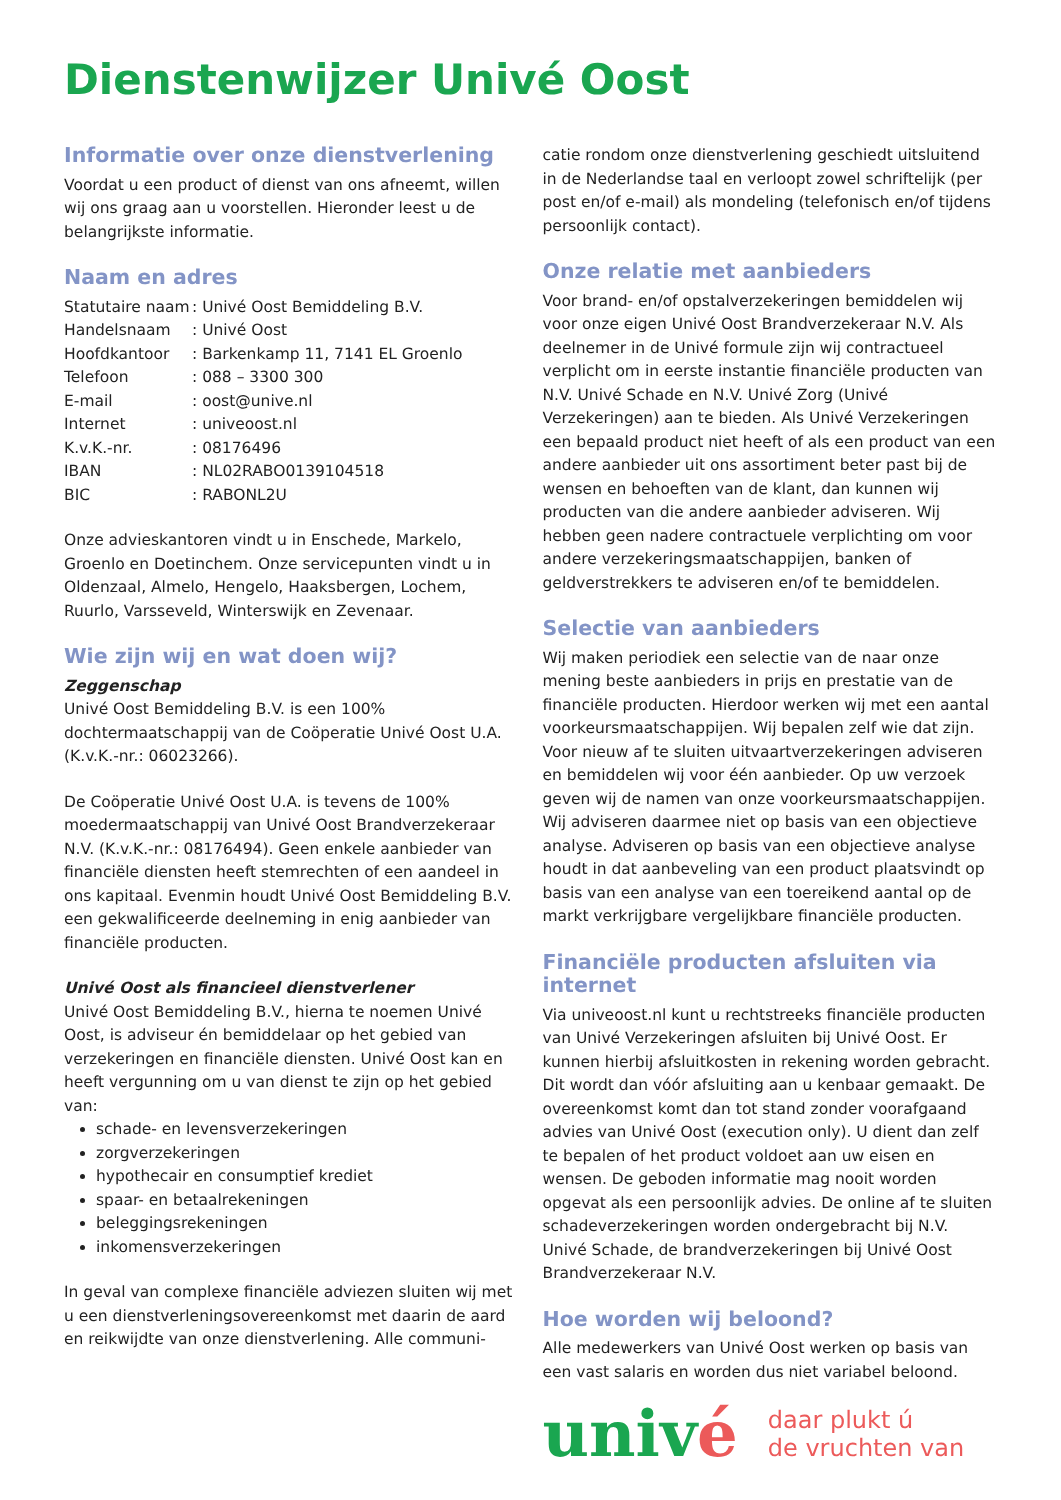Dienstenwijzer Univé Oost
Informatie over onze dienstverlening
Voordat u een product of dienst van ons afneemt, willen wij ons graag aan u voorstellen. Hieronder leest u de belangrijkste informatie.
Naam en adres
| Statutaire naam | : Univé Oost Bemiddeling B.V. |
| Handelsnaam | : Univé Oost |
| Hoofdkantoor | : Barkenkamp 11, 7141 EL Groenlo |
| Telefoon | : 088 – 3300 300 |
| E-mail | : oost@unive.nl |
| Internet | : univeoost.nl |
| K.v.K.-nr. | : 08176496 |
| IBAN | : NL02RABO0139104518 |
| BIC | : RABONL2U |
Onze advieskantoren vindt u in Enschede, Markelo, Groenlo en Doetinchem. Onze servicepunten vindt u in Oldenzaal, Almelo, Hengelo, Haaksbergen, Lochem, Ruurlo, Varsseveld, Winterswijk en Zevenaar.
Wie zijn wij en wat doen wij?
Zeggenschap
Univé Oost Bemiddeling B.V. is een 100% dochtermaatschappij van de Coöperatie Univé Oost U.A. (K.v.K.-nr.: 06023266).
De Coöperatie Univé Oost U.A. is tevens de 100% moedermaatschappij van Univé Oost Brandverzekeraar N.V. (K.v.K.-nr.: 08176494). Geen enkele aanbieder van financiële diensten heeft stemrechten of een aandeel in ons kapitaal. Evenmin houdt Univé Oost Bemiddeling B.V. een gekwalificeerde deelneming in enig aanbieder van financiële producten.
Univé Oost als financieel dienstverlener
Univé Oost Bemiddeling B.V., hierna te noemen Univé Oost, is adviseur én bemiddelaar op het gebied van verzekeringen en financiële diensten. Univé Oost kan en heeft vergunning om u van dienst te zijn op het gebied van:
schade- en levensverzekeringen
zorgverzekeringen
hypothecair en consumptief krediet
spaar- en betaalrekeningen
beleggingsrekeningen
inkomensverzekeringen
In geval van complexe financiële adviezen sluiten wij met u een dienstverleningsovereenkomst met daarin de aard en reikwijdte van onze dienstverlening. Alle communi-
catie rondom onze dienstverlening geschiedt uitsluitend in de Nederlandse taal en verloopt zowel schriftelijk (per post en/of e-mail) als mondeling (telefonisch en/of tijdens persoonlijk contact).
Onze relatie met aanbieders
Voor brand- en/of opstalverzekeringen bemiddelen wij voor onze eigen Univé Oost Brandverzekeraar N.V. Als deelnemer in de Univé formule zijn wij contractueel verplicht om in eerste instantie financiële producten van N.V. Univé Schade en N.V. Univé Zorg (Univé Verzekeringen) aan te bieden. Als Univé Verzekeringen een bepaald product niet heeft of als een product van een andere aanbieder uit ons assortiment beter past bij de wensen en behoeften van de klant, dan kunnen wij producten van die andere aanbieder adviseren. Wij hebben geen nadere contractuele verplichting om voor andere verzekeringsmaatschappijen, banken of geldverstrekkers te adviseren en/of te bemiddelen.
Selectie van aanbieders
Wij maken periodiek een selectie van de naar onze mening beste aanbieders in prijs en prestatie van de financiële producten. Hierdoor werken wij met een aantal voorkeursmaatschappijen. Wij bepalen zelf wie dat zijn. Voor nieuw af te sluiten uitvaartverzekeringen adviseren en bemiddelen wij voor één aanbieder. Op uw verzoek geven wij de namen van onze voorkeursmaatschappijen. Wij adviseren daarmee niet op basis van een objectieve analyse. Adviseren op basis van een objectieve analyse houdt in dat aanbeveling van een product plaatsvindt op basis van een analyse van een toereikend aantal op de markt verkrijgbare vergelijkbare financiële producten.
Financiële producten afsluiten via internet
Via univeoost.nl kunt u rechtstreeks financiële producten van Univé Verzekeringen afsluiten bij Univé Oost. Er kunnen hierbij afsluitkosten in rekening worden gebracht. Dit wordt dan vóór afsluiting aan u kenbaar gemaakt. De overeenkomst komt dan tot stand zonder voorafgaand advies van Univé Oost (execution only). U dient dan zelf te bepalen of het product voldoet aan uw eisen en wensen. De geboden informatie mag nooit worden opgevat als een persoonlijk advies. De online af te sluiten schadeverzekeringen worden ondergebracht bij N.V. Univé Schade, de brandverzekeringen bij Univé Oost Brandverzekeraar N.V.
Hoe worden wij beloond?
Alle medewerkers van Univé Oost werken op basis van een vast salaris en worden dus niet variabel beloond.
univé
daar plukt ú
de vruchten van